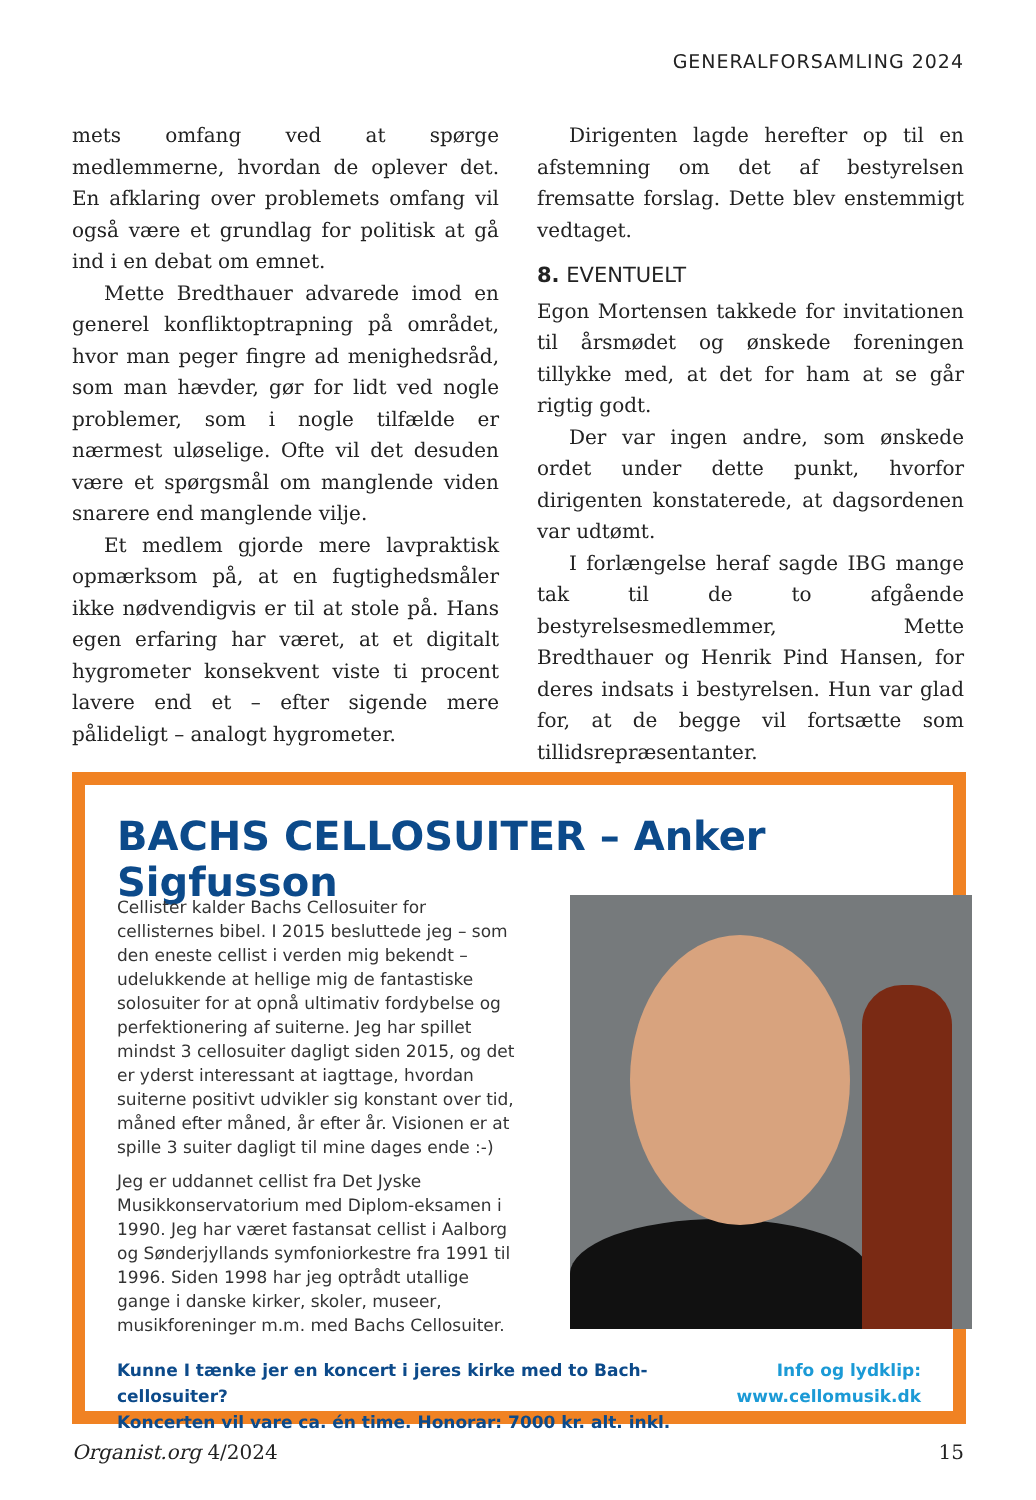GENERALFORSAMLING 2024
mets omfang ved at spørge medlemmerne, hvordan de oplever det. En afklaring over problemets omfang vil også være et grundlag for politisk at gå ind i en debat om emnet.
Mette Bredthauer advarede imod en generel konfliktoptrapning på området, hvor man peger fingre ad menighedsråd, som man hævder, gør for lidt ved nogle problemer, som i nogle tilfælde er nærmest uløselige. Ofte vil det desuden være et spørgsmål om manglende viden snarere end manglende vilje.
Et medlem gjorde mere lavpraktisk opmærksom på, at en fugtighedsmåler ikke nødvendigvis er til at stole på. Hans egen erfaring har været, at et digitalt hygrometer konsekvent viste ti procent lavere end et – efter sigende mere pålideligt – analogt hygrometer.
Dirigenten lagde herefter op til en afstemning om det af bestyrelsen fremsatte forslag. Dette blev enstemmigt vedtaget.
8. EVENTUELT
Egon Mortensen takkede for invitationen til årsmødet og ønskede foreningen tillykke med, at det for ham at se går rigtig godt.
Der var ingen andre, som ønskede ordet under dette punkt, hvorfor dirigenten konstaterede, at dagsordenen var udtømt.
I forlængelse heraf sagde IBG mange tak til de to afgående bestyrelsesmedlemmer, Mette Bredthauer og Henrik Pind Hansen, for deres indsats i bestyrelsen. Hun var glad for, at de begge vil fortsætte som tillidsrepræsentanter.
BACHS CELLOSUITER – Anker Sigfusson
Cellister kalder Bachs Cellosuiter for cellisternes bibel. I 2015 besluttede jeg – som den eneste cellist i verden mig bekendt – udelukkende at hellige mig de fantastiske solosuiter for at opnå ultimativ fordybelse og perfektionering af suiterne. Jeg har spillet mindst 3 cellosuiter dagligt siden 2015, og det er yderst interessant at iagttage, hvordan suiterne positivt udvikler sig konstant over tid, måned efter måned, år efter år. Visionen er at spille 3 suiter dagligt til mine dages ende :-)
Jeg er uddannet cellist fra Det Jyske Musikkonservatorium med Diplom-eksamen i 1990. Jeg har været fastansat cellist i Aalborg og Sønderjyllands symfoniorkestre fra 1991 til 1996. Siden 1998 har jeg optrådt utallige gange i danske kirker, skoler, museer, musikforeninger m.m. med Bachs Cellosuiter.
Kunne I tænke jer en koncert i jeres kirke med to Bach-cellosuiter?
Koncerten vil vare ca. én time. Honorar: 7000 kr. alt. inkl.
Info og lydklip:
www.cellomusik.dk
Organist.org 4/2024 15